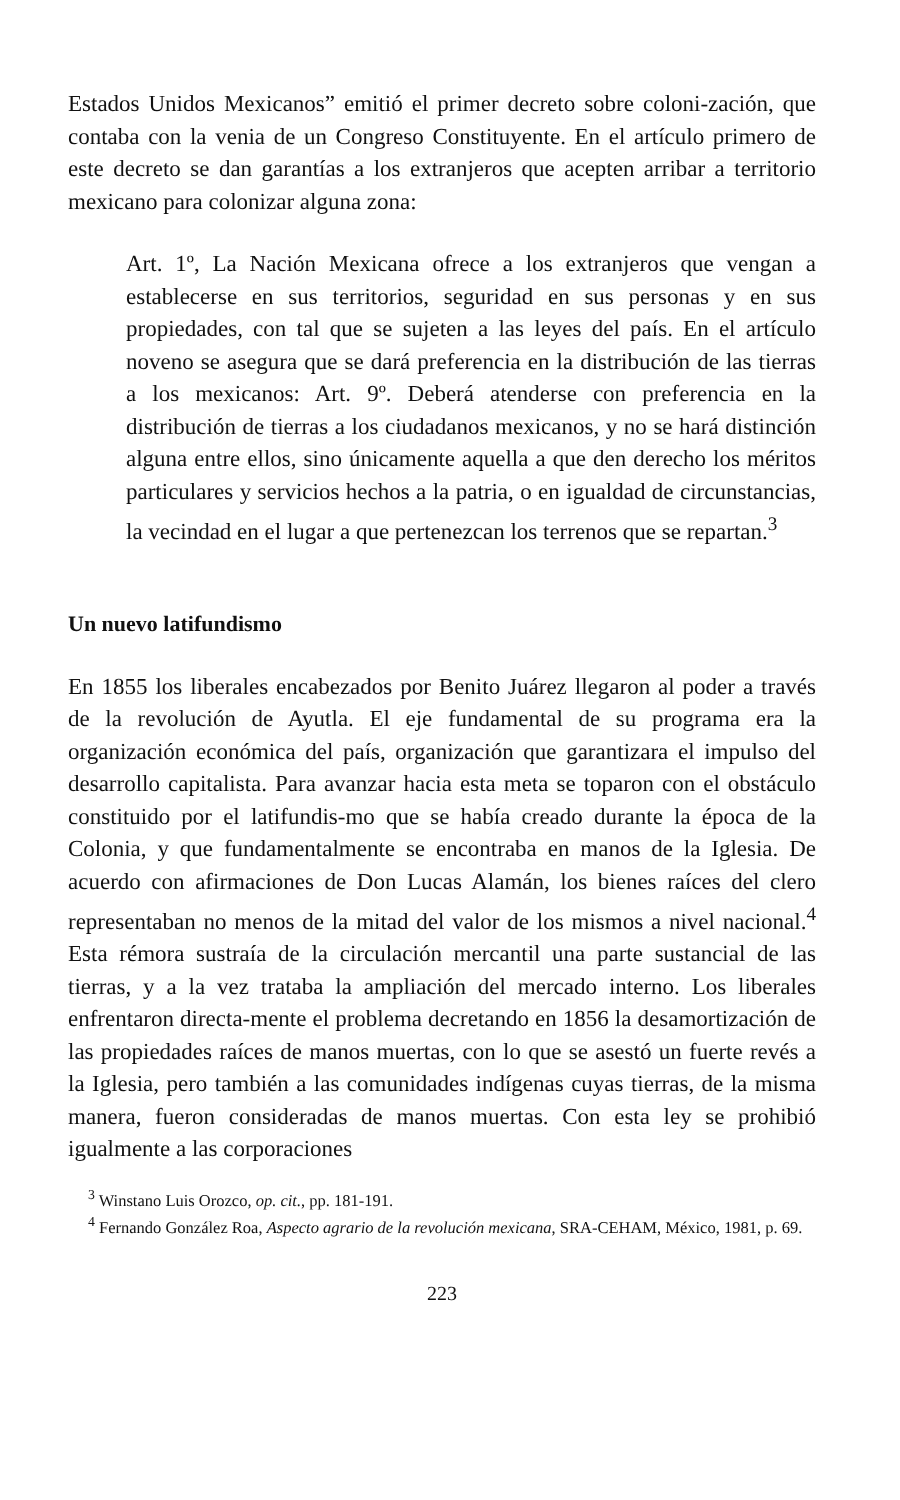Estados Unidos Mexicanos” emitió el primer decreto sobre coloni-zación, que contaba con la venia de un Congreso Constituyente. En el artículo primero de este decreto se dan garantías a los extranjeros que acepten arribar a territorio mexicano para colonizar alguna zona:
Art. 1º, La Nación Mexicana ofrece a los extranjeros que vengan a establecerse en sus territorios, seguridad en sus personas y en sus propiedades, con tal que se sujeten a las leyes del país. En el artículo noveno se asegura que se dará preferencia en la distribución de las tierras a los mexicanos: Art. 9º. Deberá atenderse con preferencia en la distribución de tierras a los ciudadanos mexicanos, y no se hará distinción alguna entre ellos, sino únicamente aquella a que den derecho los méritos particulares y servicios hechos a la patria, o en igualdad de circunstancias, la vecindad en el lugar a que pertenezcan los terrenos que se repartan.<sup>3</sup>
Un nuevo latifundismo
En 1855 los liberales encabezados por Benito Juárez llegaron al poder a través de la revolución de Ayutla. El eje fundamental de su programa era la organización económica del país, organización que garantizara el impulso del desarrollo capitalista. Para avanzar hacia esta meta se toparon con el obstáculo constituido por el latifundis-mo que se había creado durante la época de la Colonia, y que fundamentalmente se encontraba en manos de la Iglesia. De acuerdo con afirmaciones de Don Lucas Alamán, los bienes raíces del clero representaban no menos de la mitad del valor de los mismos a nivel nacional.<sup>4</sup> Esta rémora sustraía de la circulación mercantil una parte sustancial de las tierras, y a la vez trataba la ampliación del mercado interno. Los liberales enfrentaron directa-mente el problema decretando en 1856 la desamortización de las propiedades raíces de manos muertas, con lo que se asestó un fuerte revés a la Iglesia, pero también a las comunidades indígenas cuyas tierras, de la misma manera, fueron consideradas de manos muertas. Con esta ley se prohibió igualmente a las corporaciones
<sup>3</sup> Winstano Luis Orozco, op. cit., pp. 181-191.
<sup>4</sup> Fernando González Roa, Aspecto agrario de la revolución mexicana, SRA-CEHAM, México, 1981, p. 69.
223